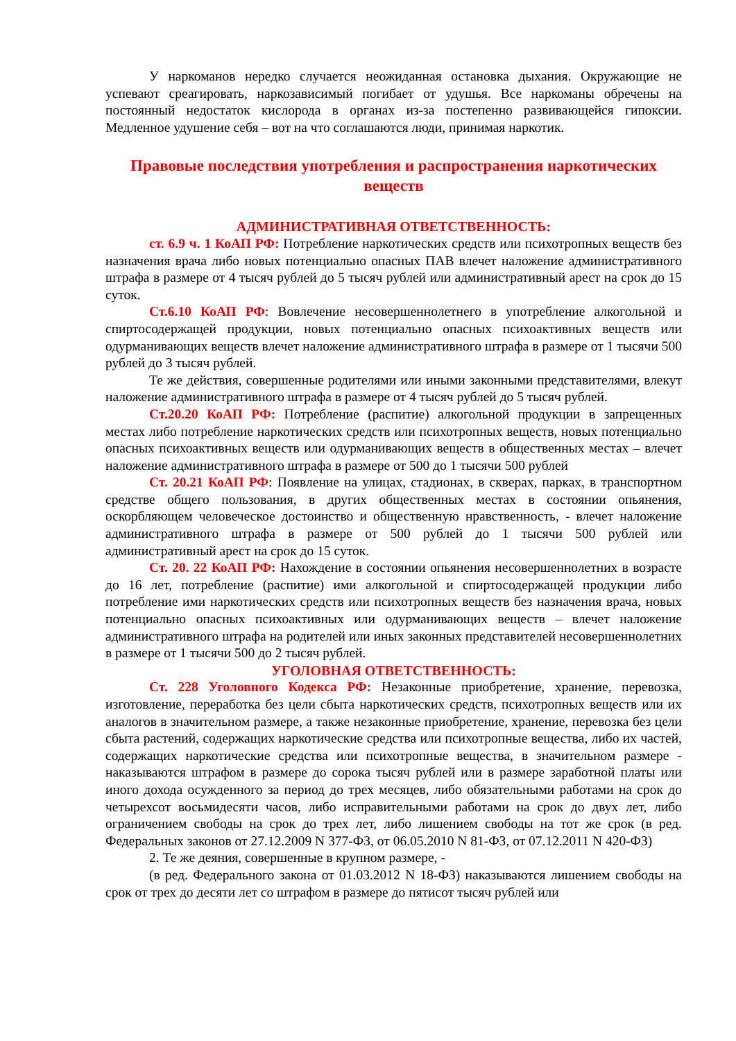У наркоманов нередко случается неожиданная остановка дыхания. Окружающие не успевают среагировать, наркозависимый погибает от удушья. Все наркоманы обречены на постоянный недостаток кислорода в органах из-за постепенно развивающейся гипоксии. Медленное удушение себя – вот на что соглашаются люди, принимая наркотик.
Правовые последствия употребления и распространения наркотических веществ
АДМИНИСТРАТИВНАЯ ОТВЕТСТВЕННОСТЬ:
ст. 6.9 ч. 1 КоАП РФ: Потребление наркотических средств или психотропных веществ без назначения врача либо новых потенциально опасных ПАВ влечет наложение административного штрафа в размере от 4 тысяч рублей до 5 тысяч рублей или административный арест на срок до 15 суток.
Ст.6.10 КоАП РФ: Вовлечение несовершеннолетнего в употребление алкогольной и спиртосодержащей продукции, новых потенциально опасных психоактивных веществ или одурманивающих веществ влечет наложение административного штрафа в размере от 1 тысячи 500 рублей до 3 тысяч рублей.
Те же действия, совершенные родителями или иными законными представителями, влекут наложение административного штрафа в размере от 4 тысяч рублей до 5 тысяч рублей.
Ст.20.20 КоАП РФ: Потребление (распитие) алкогольной продукции в запрещенных местах либо потребление наркотических средств или психотропных веществ, новых потенциально опасных психоактивных веществ или одурманивающих веществ в общественных местах – влечет наложение административного штрафа в размере от 500 до 1 тысячи 500 рублей
Ст. 20.21 КоАП РФ: Появление на улицах, стадионах, в скверах, парках, в транспортном средстве общего пользования, в других общественных местах в состоянии опьянения, оскорбляющем человеческое достоинство и общественную нравственность, - влечет наложение административного штрафа в размере от 500 рублей до 1 тысячи 500 рублей или административный арест на срок до 15 суток.
Ст. 20. 22 КоАП РФ: Нахождение в состоянии опьянения несовершеннолетних в возрасте до 16 лет, потребление (распитие) ими алкогольной и спиртосодержащей продукции либо потребление ими наркотических средств или психотропных веществ без назначения врача, новых потенциально опасных психоактивных или одурманивающих веществ – влечет наложение административного штрафа на родителей или иных законных представителей несовершеннолетних в размере от 1 тысячи 500 до 2 тысяч рублей.
УГОЛОВНАЯ ОТВЕТСТВЕННОСТЬ:
Ст. 228 Уголовного Кодекса РФ: Незаконные приобретение, хранение, перевозка, изготовление, переработка без цели сбыта наркотических средств, психотропных веществ или их аналогов в значительном размере, а также незаконные приобретение, хранение, перевозка без цели сбыта растений, содержащих наркотические средства или психотропные вещества, либо их частей, содержащих наркотические средства или психотропные вещества, в значительном размере - наказываются штрафом в размере до сорока тысяч рублей или в размере заработной платы или иного дохода осужденного за период до трех месяцев, либо обязательными работами на срок до четырехсот восьмидесяти часов, либо исправительными работами на срок до двух лет, либо ограничением свободы на срок до трех лет, либо лишением свободы на тот же срок (в ред. Федеральных законов от 27.12.2009 N 377-ФЗ, от 06.05.2010 N 81-ФЗ, от 07.12.2011 N 420-ФЗ)
2. Те же деяния, совершенные в крупном размере, -
(в ред. Федерального закона от 01.03.2012 N 18-ФЗ) наказываются лишением свободы на срок от трех до десяти лет со штрафом в размере до пятисот тысяч рублей или